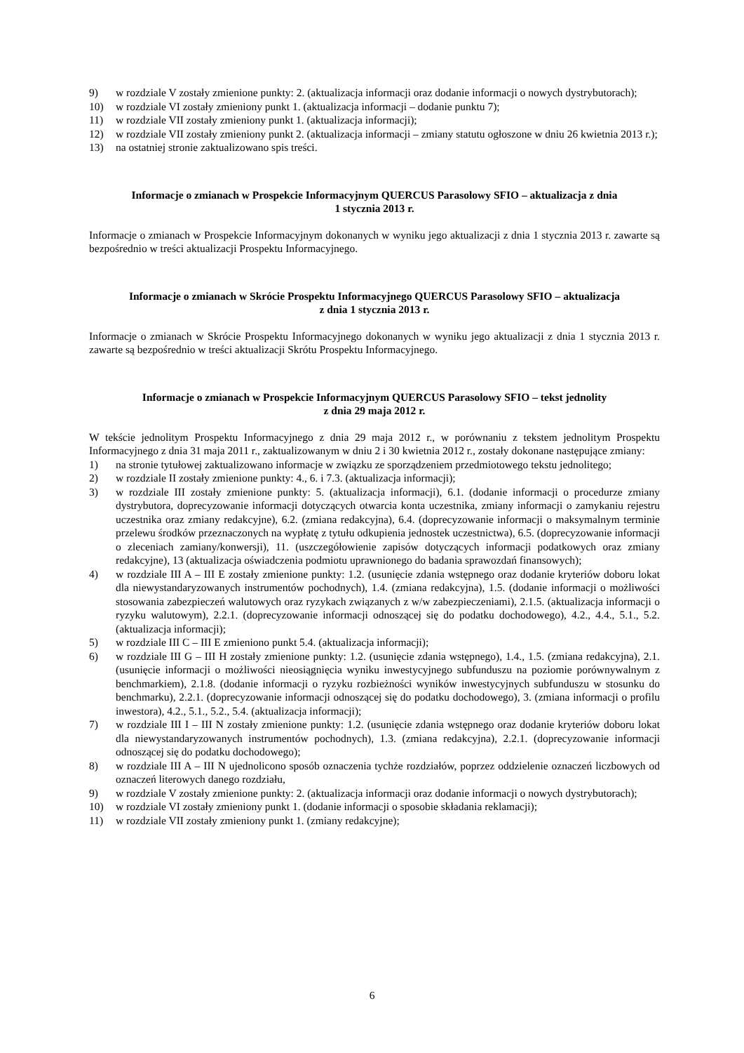9) w rozdziale V zostały zmienione punkty: 2. (aktualizacja informacji oraz dodanie informacji o nowych dystrybutorach);
10) w rozdziale VI zostały zmieniony punkt 1. (aktualizacja informacji – dodanie punktu 7);
11) w rozdziale VII zostały zmieniony punkt 1. (aktualizacja informacji);
12) w rozdziale VII zostały zmieniony punkt 2. (aktualizacja informacji – zmiany statutu ogłoszone w dniu 26 kwietnia 2013 r.);
13) na ostatniej stronie zaktualizowano spis treści.
Informacje o zmianach w Prospekcie Informacyjnym QUERCUS Parasolowy SFIO – aktualizacja z dnia
1 stycznia 2013 r.
Informacje o zmianach w Prospekcie Informacyjnym dokonanych w wyniku jego aktualizacji z dnia 1 stycznia 2013 r. zawarte są bezpośrednio w treści aktualizacji Prospektu Informacyjnego.
Informacje o zmianach w Skrócie Prospektu Informacyjnego QUERCUS Parasolowy SFIO – aktualizacja
z dnia 1 stycznia 2013 r.
Informacje o zmianach w Skrócie Prospektu Informacyjnego dokonanych w wyniku jego aktualizacji z dnia 1 stycznia 2013 r. zawarte są bezpośrednio w treści aktualizacji Skrótu Prospektu Informacyjnego.
Informacje o zmianach w Prospekcie Informacyjnym QUERCUS Parasolowy SFIO – tekst jednolity
z dnia 29 maja 2012 r.
W tekście jednolitym Prospektu Informacyjnego z dnia 29 maja 2012 r., w porównaniu z tekstem jednolitym Prospektu Informacyjnego z dnia 31 maja 2011 r., zaktualizowanym w dniu 2 i 30 kwietnia 2012 r., zostały dokonane następujące zmiany:
1) na stronie tytułowej zaktualizowano informacje w związku ze sporządzeniem przedmiotowego tekstu jednolitego;
2) w rozdziale II zostały zmienione punkty: 4., 6. i 7.3. (aktualizacja informacji);
3) w rozdziale III zostały zmienione punkty: 5. (aktualizacja informacji), 6.1. (dodanie informacji o procedurze zmiany dystrybutora, doprecyzowanie informacji dotyczących otwarcia konta uczestnika, zmiany informacji o zamykaniu rejestru uczestnika oraz zmiany redakcyjne), 6.2. (zmiana redakcyjna), 6.4. (doprecyzowanie informacji o maksymalnym terminie przelewu środków przeznaczonych na wypłatę z tytułu odkupienia jednostek uczestnictwa), 6.5. (doprecyzowanie informacji o zleceniach zamiany/konwersji), 11. (uszczegółowienie zapisów dotyczących informacji podatkowych oraz zmiany redakcyjne), 13 (aktualizacja oświadczenia podmiotu uprawnionego do badania sprawozdań finansowych);
4) w rozdziale III A – III E zostały zmienione punkty: 1.2. (usunięcie zdania wstępnego oraz dodanie kryteriów doboru lokat dla niewystandaryzowanych instrumentów pochodnych), 1.4. (zmiana redakcyjna), 1.5. (dodanie informacji o możliwości stosowania zabezpieczeń walutowych oraz ryzykach związanych z w/w zabezpieczeniami), 2.1.5. (aktualizacja informacji o ryzyku walutowym), 2.2.1. (doprecyzowanie informacji odnoszącej się do podatku dochodowego), 4.2., 4.4., 5.1., 5.2.(aktualizacja informacji);
5) w rozdziale III C – III E zmieniono punkt 5.4. (aktualizacja informacji);
6) w rozdziale III G – III H zostały zmienione punkty: 1.2. (usunięcie zdania wstępnego), 1.4., 1.5. (zmiana redakcyjna), 2.1. (usunięcie informacji o możliwości nieosiągnięcia wyniku inwestycyjnego subfunduszu na poziomie porównywalnym z benchmarkiem), 2.1.8. (dodanie informacji o ryzyku rozbieżności wyników inwestycyjnych subfunduszu w stosunku do benchmarku), 2.2.1. (doprecyzowanie informacji odnoszącej się do podatku dochodowego), 3. (zmiana informacji o profilu inwestora), 4.2., 5.1., 5.2., 5.4. (aktualizacja informacji);
7) w rozdziale III I – III N zostały zmienione punkty: 1.2. (usunięcie zdania wstępnego oraz dodanie kryteriów doboru lokat dla niewystandaryzowanych instrumentów pochodnych), 1.3. (zmiana redakcyjna), 2.2.1. (doprecyzowanie informacji odnoszącej się do podatku dochodowego);
8) w rozdziale III A – III N ujednolicono sposób oznaczenia tychże rozdziałów, poprzez oddzielenie oznaczeń liczbowych od oznaczeń literowych danego rozdziału,
9) w rozdziale V zostały zmienione punkty: 2. (aktualizacja informacji oraz dodanie informacji o nowych dystrybutorach);
10) w rozdziale VI zostały zmieniony punkt 1. (dodanie informacji o sposobie składania reklamacji);
11) w rozdziale VII zostały zmieniony punkt 1. (zmiany redakcyjne);
6